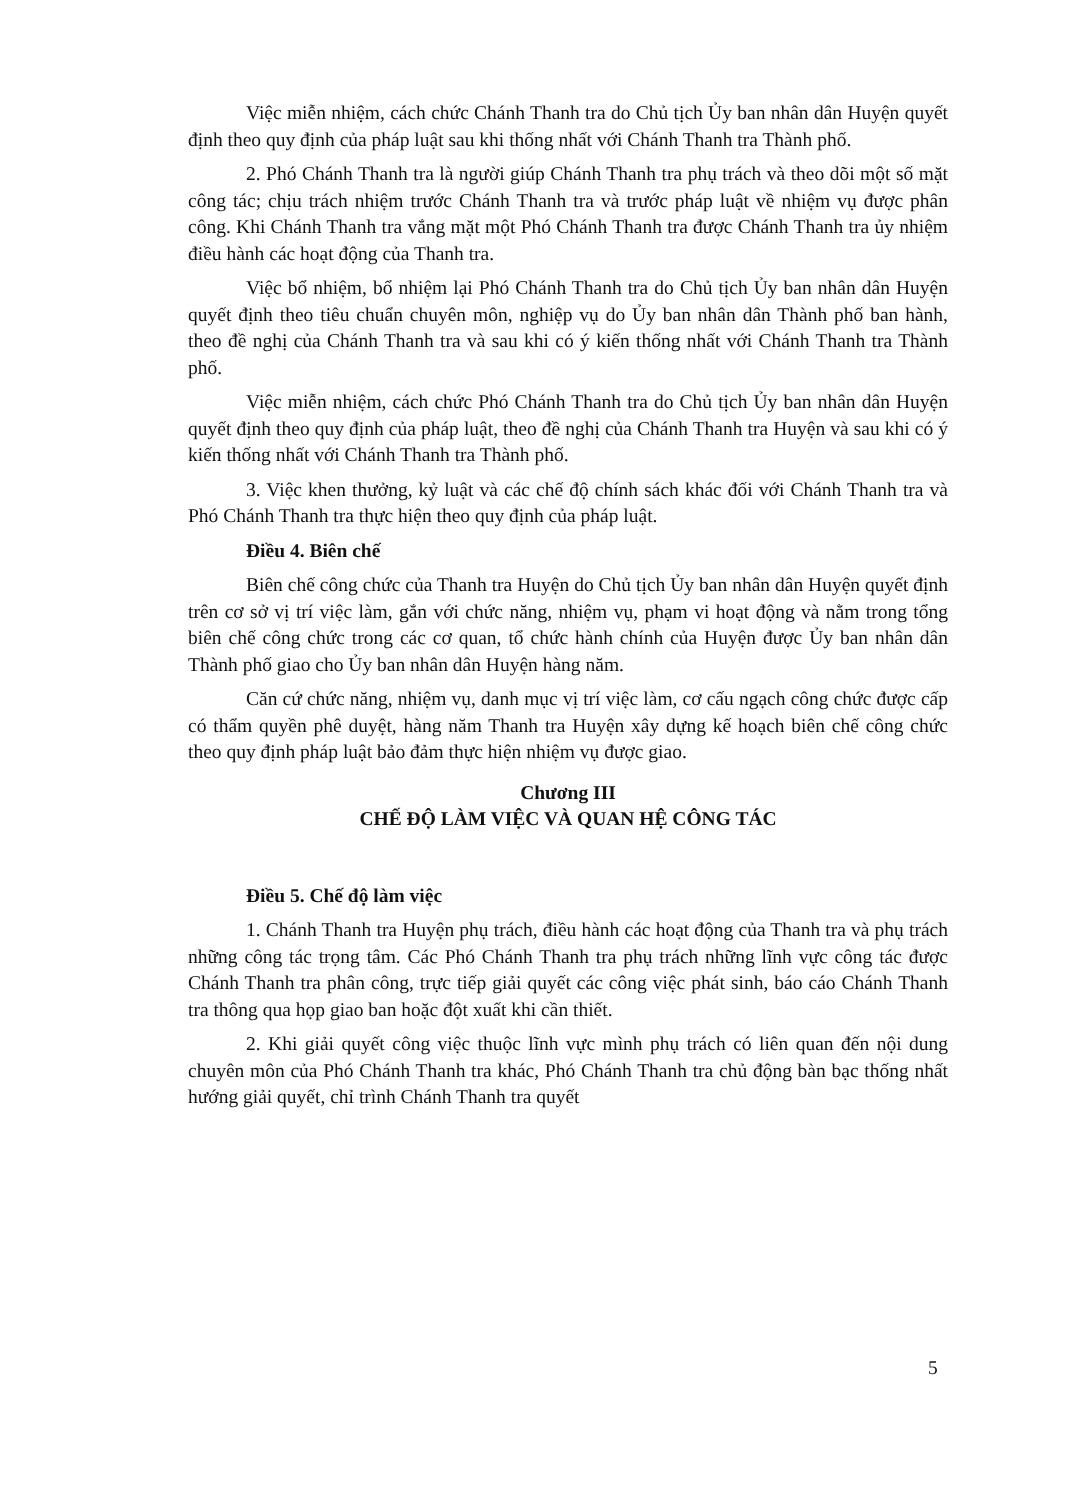Việc miễn nhiệm, cách chức Chánh Thanh tra do Chủ tịch Ủy ban nhân dân Huyện quyết định theo quy định của pháp luật sau khi thống nhất với Chánh Thanh tra Thành phố.
2. Phó Chánh Thanh tra là người giúp Chánh Thanh tra phụ trách và theo dõi một số mặt công tác; chịu trách nhiệm trước Chánh Thanh tra và trước pháp luật về nhiệm vụ được phân công. Khi Chánh Thanh tra vắng mặt một Phó Chánh Thanh tra được Chánh Thanh tra ủy nhiệm điều hành các hoạt động của Thanh tra.
Việc bổ nhiệm, bổ nhiệm lại Phó Chánh Thanh tra do Chủ tịch Ủy ban nhân dân Huyện quyết định theo tiêu chuẩn chuyên môn, nghiệp vụ do Ủy ban nhân dân Thành phố ban hành, theo đề nghị của Chánh Thanh tra và sau khi có ý kiến thống nhất với Chánh Thanh tra Thành phố.
Việc miễn nhiệm, cách chức Phó Chánh Thanh tra do Chủ tịch Ủy ban nhân dân Huyện quyết định theo quy định của pháp luật, theo đề nghị của Chánh Thanh tra Huyện và sau khi có ý kiến thống nhất với Chánh Thanh tra Thành phố.
3. Việc khen thưởng, kỷ luật và các chế độ chính sách khác đối với Chánh Thanh tra và Phó Chánh Thanh tra thực hiện theo quy định của pháp luật.
Điều 4. Biên chế
Biên chế công chức của Thanh tra Huyện do Chủ tịch Ủy ban nhân dân Huyện quyết định trên cơ sở vị trí việc làm, gắn với chức năng, nhiệm vụ, phạm vi hoạt động và nằm trong tổng biên chế công chức trong các cơ quan, tổ chức hành chính của Huyện được Ủy ban nhân dân Thành phố giao cho Ủy ban nhân dân Huyện hàng năm.
Căn cứ chức năng, nhiệm vụ, danh mục vị trí việc làm, cơ cấu ngạch công chức được cấp có thẩm quyền phê duyệt, hàng năm Thanh tra Huyện xây dựng kế hoạch biên chế công chức theo quy định pháp luật bảo đảm thực hiện nhiệm vụ được giao.
Chương III
CHẾ ĐỘ LÀM VIỆC VÀ QUAN HỆ CÔNG TÁC
Điều 5. Chế độ làm việc
1. Chánh Thanh tra Huyện phụ trách, điều hành các hoạt động của Thanh tra và phụ trách những công tác trọng tâm. Các Phó Chánh Thanh tra phụ trách những lĩnh vực công tác được Chánh Thanh tra phân công, trực tiếp giải quyết các công việc phát sinh, báo cáo Chánh Thanh tra thông qua họp giao ban hoặc đột xuất khi cần thiết.
2. Khi giải quyết công việc thuộc lĩnh vực mình phụ trách có liên quan đến nội dung chuyên môn của Phó Chánh Thanh tra khác, Phó Chánh Thanh tra chủ động bàn bạc thống nhất hướng giải quyết, chỉ trình Chánh Thanh tra quyết
5